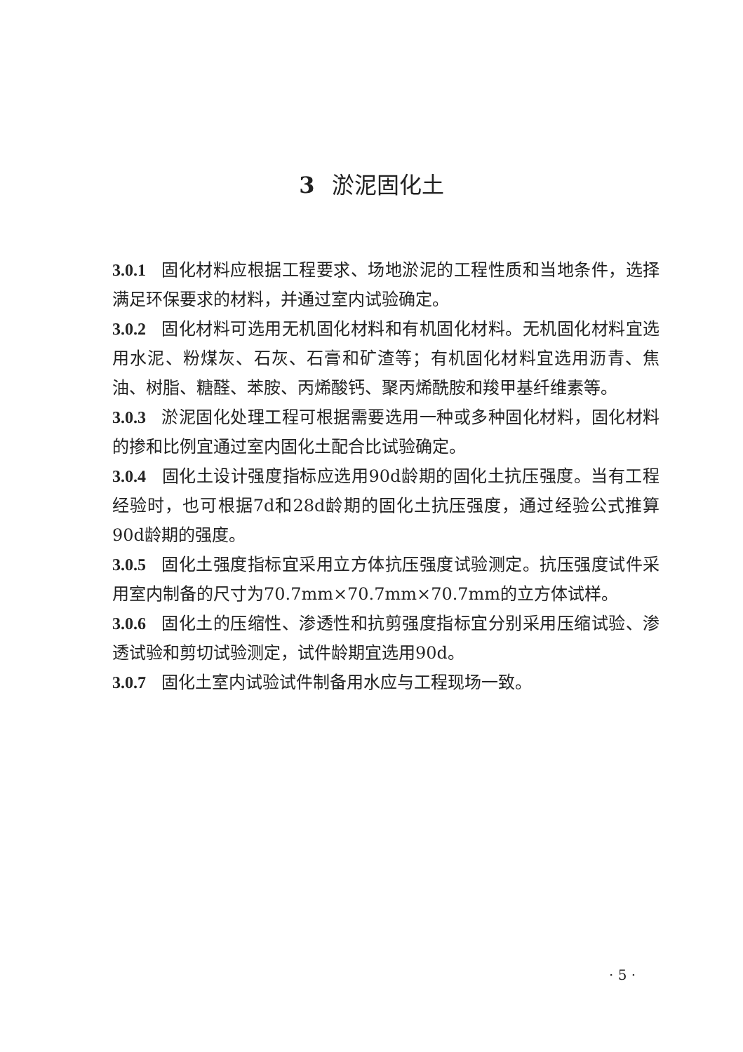3 淤泥固化土
3.0.1 固化材料应根据工程要求、场地淤泥的工程性质和当地条件，选择满足环保要求的材料，并通过室内试验确定。
3.0.2 固化材料可选用无机固化材料和有机固化材料。无机固化材料宜选用水泥、粉煤灰、石灰、石膏和矿渣等；有机固化材料宜选用沥青、焦油、树脂、糖醛、苯胺、丙烯酸钙、聚丙烯酰胺和羧甲基纤维素等。
3.0.3 淤泥固化处理工程可根据需要选用一种或多种固化材料，固化材料的掺和比例宜通过室内固化土配合比试验确定。
3.0.4 固化土设计强度指标应选用90d龄期的固化土抗压强度。当有工程经验时，也可根据7d和28d龄期的固化土抗压强度，通过经验公式推算90d龄期的强度。
3.0.5 固化土强度指标宜采用立方体抗压强度试验测定。抗压强度试件采用室内制备的尺寸为70.7mm×70.7mm×70.7mm的立方体试样。
3.0.6 固化土的压缩性、渗透性和抗剪强度指标宜分别采用压缩试验、渗透试验和剪切试验测定，试件龄期宜选用90d。
3.0.7 固化土室内试验试件制备用水应与工程现场一致。
· 5 ·